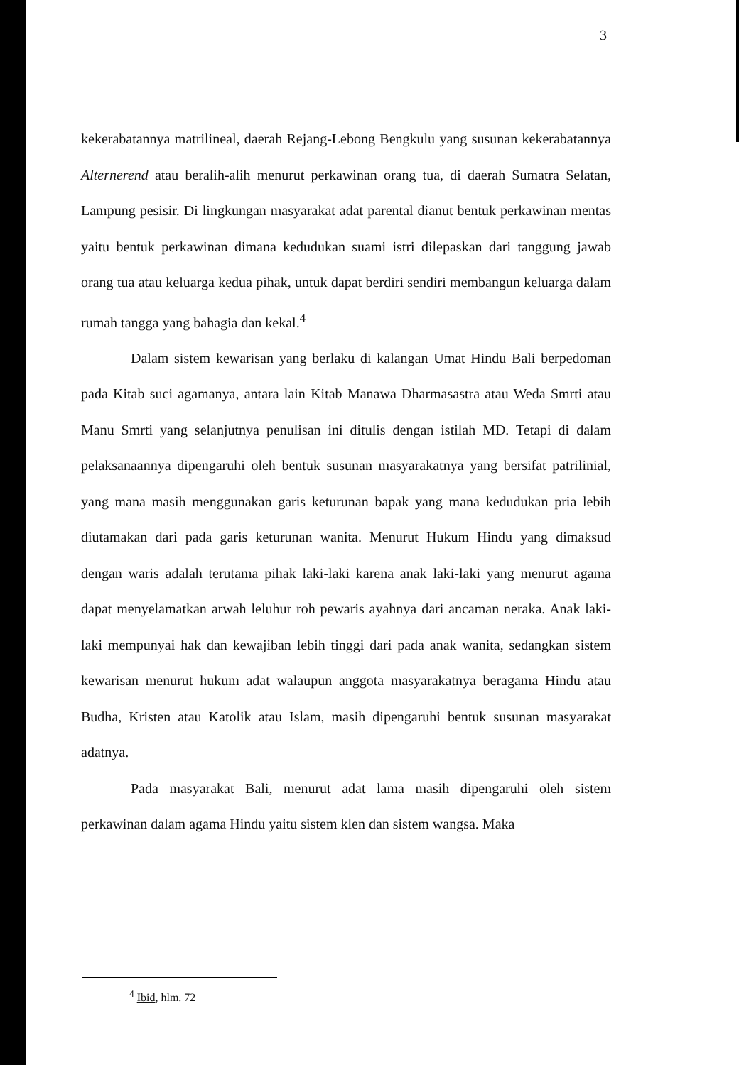3
kekerabatannya matrilineal, daerah Rejang-Lebong Bengkulu yang susunan kekerabatannya Alternerend atau beralih-alih menurut perkawinan orang tua, di daerah Sumatra Selatan, Lampung pesisir. Di lingkungan masyarakat adat parental dianut bentuk perkawinan mentas yaitu bentuk perkawinan dimana kedudukan suami istri dilepaskan dari tanggung jawab orang tua atau keluarga kedua pihak, untuk dapat berdiri sendiri membangun keluarga dalam rumah tangga yang bahagia dan kekal.<sup>4</sup>
Dalam sistem kewarisan yang berlaku di kalangan Umat Hindu Bali berpedoman pada Kitab suci agamanya, antara lain Kitab Manawa Dharmasastra atau Weda Smrti atau Manu Smrti yang selanjutnya penulisan ini ditulis dengan istilah MD. Tetapi di dalam pelaksanaannya dipengaruhi oleh bentuk susunan masyarakatnya yang bersifat patrilinial, yang mana masih menggunakan garis keturunan bapak yang mana kedudukan pria lebih diutamakan dari pada garis keturunan wanita. Menurut Hukum Hindu yang dimaksud dengan waris adalah terutama pihak laki-laki karena anak laki-laki yang menurut agama dapat menyelamatkan arwah leluhur roh pewaris ayahnya dari ancaman neraka. Anak laki-laki mempunyai hak dan kewajiban lebih tinggi dari pada anak wanita, sedangkan sistem kewarisan menurut hukum adat walaupun anggota masyarakatnya beragama Hindu atau Budha, Kristen atau Katolik atau Islam, masih dipengaruhi bentuk susunan masyarakat adatnya.
Pada masyarakat Bali, menurut adat lama masih dipengaruhi oleh sistem perkawinan dalam agama Hindu yaitu sistem klen dan sistem wangsa. Maka
<sup>4</sup> Ibid, hlm. 72